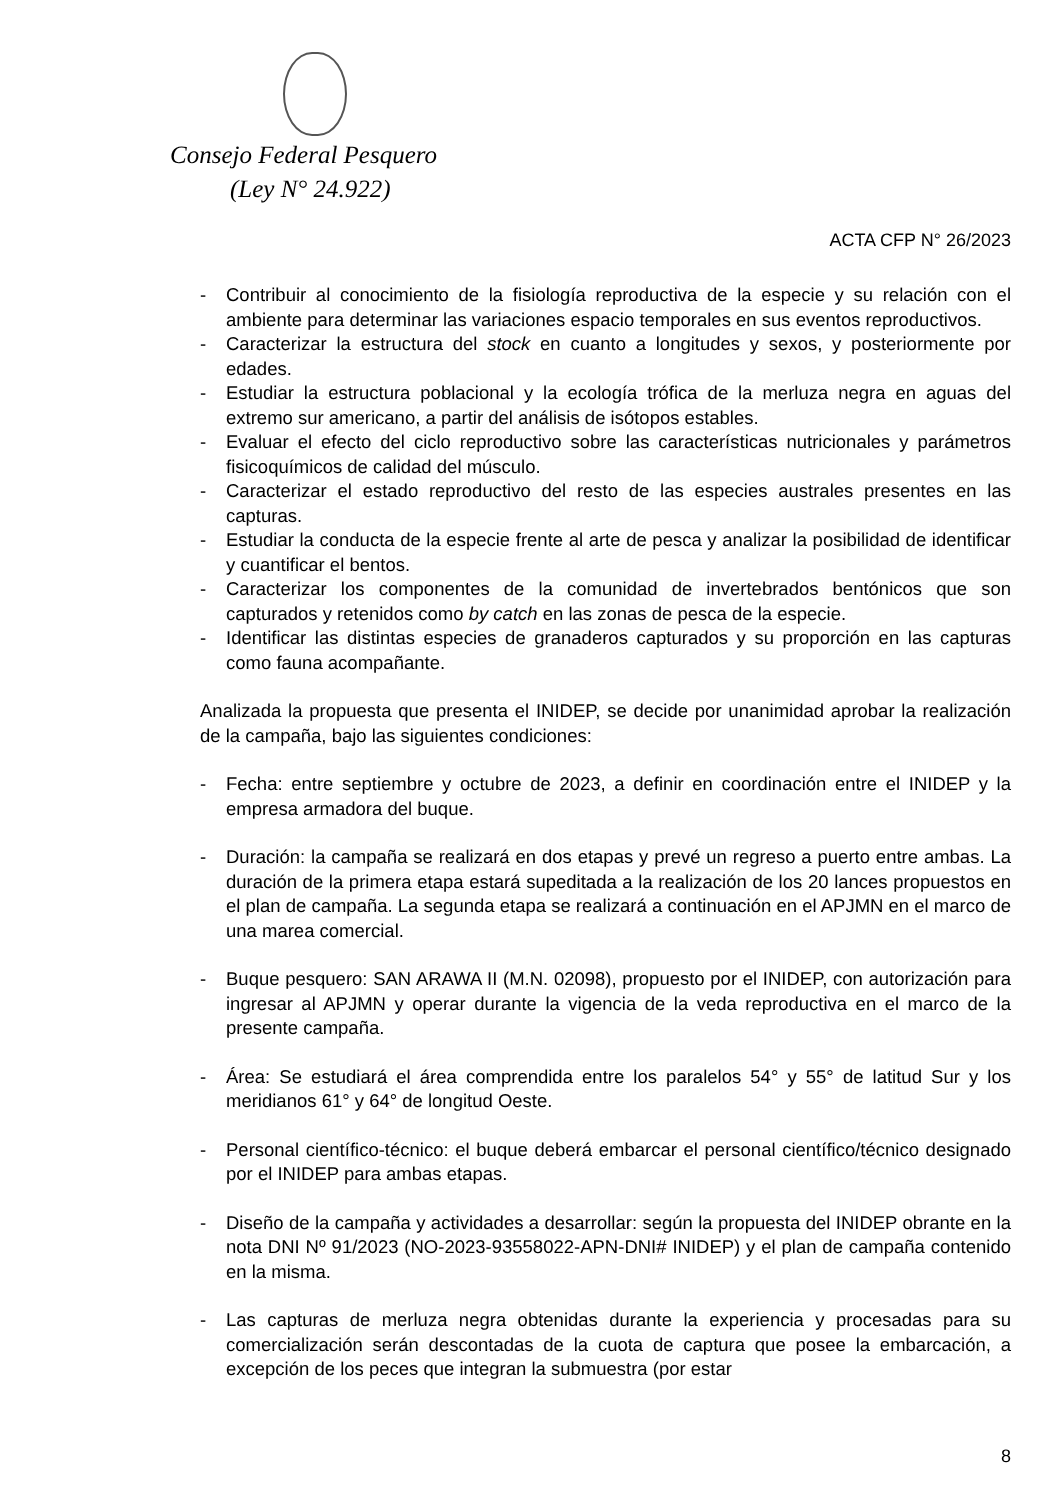Consejo Federal Pesquero
(Ley N° 24.922)
ACTA CFP N° 26/2023
- Contribuir al conocimiento de la fisiología reproductiva de la especie y su relación con el ambiente para determinar las variaciones espacio temporales en sus eventos reproductivos.
- Caracterizar la estructura del stock en cuanto a longitudes y sexos, y posteriormente por edades.
- Estudiar la estructura poblacional y la ecología trófica de la merluza negra en aguas del extremo sur americano, a partir del análisis de isótopos estables.
- Evaluar el efecto del ciclo reproductivo sobre las características nutricionales y parámetros fisicoquímicos de calidad del músculo.
- Caracterizar el estado reproductivo del resto de las especies australes presentes en las capturas.
- Estudiar la conducta de la especie frente al arte de pesca y analizar la posibilidad de identificar y cuantificar el bentos.
- Caracterizar los componentes de la comunidad de invertebrados bentónicos que son capturados y retenidos como by catch en las zonas de pesca de la especie.
- Identificar las distintas especies de granaderos capturados y su proporción en las capturas como fauna acompañante.
Analizada la propuesta que presenta el INIDEP, se decide por unanimidad aprobar la realización de la campaña, bajo las siguientes condiciones:
- Fecha: entre septiembre y octubre de 2023, a definir en coordinación entre el INIDEP y la empresa armadora del buque.
- Duración: la campaña se realizará en dos etapas y prevé un regreso a puerto entre ambas. La duración de la primera etapa estará supeditada a la realización de los 20 lances propuestos en el plan de campaña. La segunda etapa se realizará a continuación en el APJMN en el marco de una marea comercial.
- Buque pesquero: SAN ARAWA II (M.N. 02098), propuesto por el INIDEP, con autorización para ingresar al APJMN y operar durante la vigencia de la veda reproductiva en el marco de la presente campaña.
- Área: Se estudiará el área comprendida entre los paralelos 54° y 55° de latitud Sur y los meridianos 61° y 64° de longitud Oeste.
- Personal científico-técnico: el buque deberá embarcar el personal científico/técnico designado por el INIDEP para ambas etapas.
- Diseño de la campaña y actividades a desarrollar: según la propuesta del INIDEP obrante en la nota DNI Nº 91/2023 (NO-2023-93558022-APN-DNI# INIDEP) y el plan de campaña contenido en la misma.
- Las capturas de merluza negra obtenidas durante la experiencia y procesadas para su comercialización serán descontadas de la cuota de captura que posee la embarcación, a excepción de los peces que integran la submuestra (por estar
8